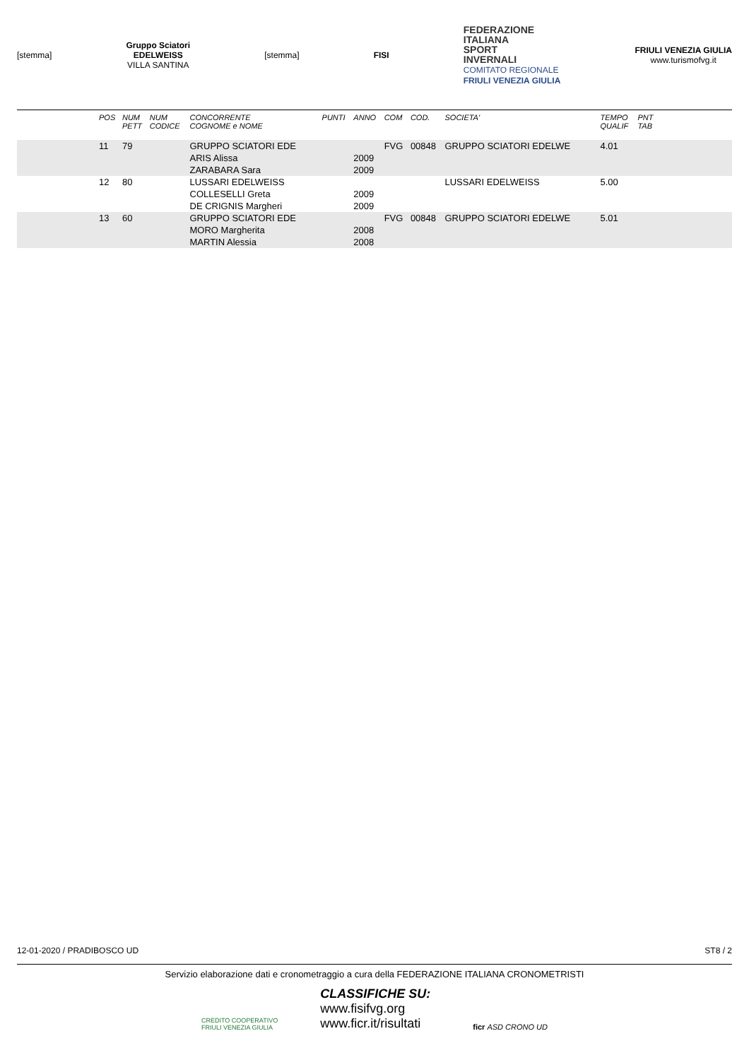[stemma]
Gruppo Sciatori
EDELWEISS
VILLA SANTINA
[stemma] FISI
FEDERAZIONE
ITALIANA
SPORT
INVERNALI
COMITATO REGIONALE
FRIULI VENEZIA GIULIA
FRIULI VENEZIA GIULIA
www.turismofvg.it
| | POS | NUM PETT | NUM CODICE | CONCORRENTE COGNOME e NOME | PUNTI | ANNO | COM | COD. | SOCIETA' | TEMPO QUALIF | PNT TAB | |
| --- | --- | --- | --- | --- | --- | --- | --- | --- | --- | --- | --- | --- |
| | 11 | 79 | | GRUPPO SCIATORI EDE | | | FVG | 00848 | GRUPPO SCIATORI EDELWE | 4.01 | | |
| | | | | ARIS Alissa | | 2009 | | | | | | |
| | | | | ZARABARA Sara | | 2009 | | | | | | |
| | 12 | 80 | | LUSSARI EDELWEISS | | | | | LUSSARI EDELWEISS | 5.00 | | |
| | | | | COLLESELLI Greta | | 2009 | | | | | | |
| | | | | DE CRIGNIS Margheri | | 2009 | | | | | | |
| | 13 | 60 | | GRUPPO SCIATORI EDE | | | FVG | 00848 | GRUPPO SCIATORI EDELWE | 5.01 | | |
| | | | | MORO Margherita | | 2008 | | | | | | |
| | | | | MARTIN Alessia | | 2008 | | | | | | |
12-01-2020 / PRADIBOSCO UD ST8 / 2
Servizio elaborazione dati e cronometraggio a cura della FEDERAZIONE ITALIANA CRONOMETRISTI
CREDITO COOPERATIVO
FRIULI VENEZIA GIULIA
CLASSIFICHE SU:
www.fisifvg.org
www.ficr.it/risultati
ficr ASD CRONO UD